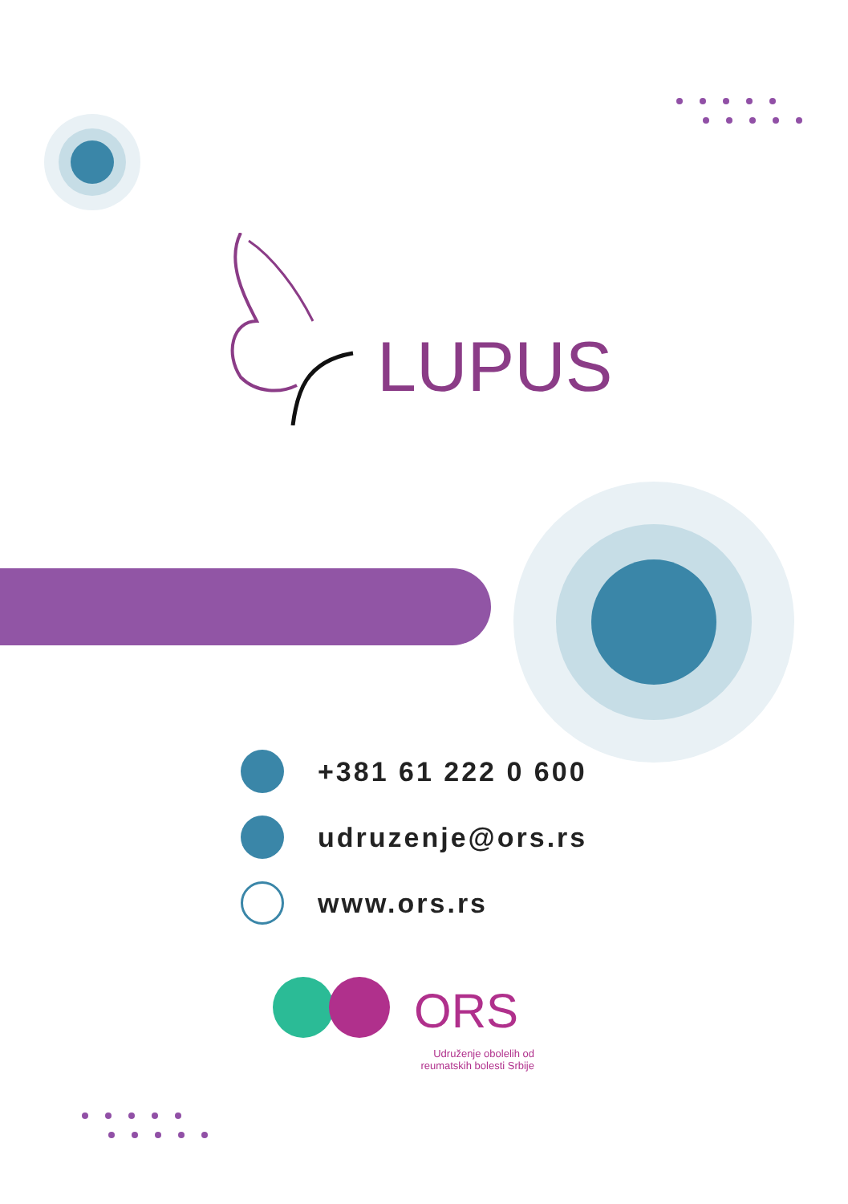LUPUS
+381 61 222 0 600
udruzenje@ors.rs
www.ors.rs
ORS
Udruženje obolelih od
reumatskih bolesti Srbije